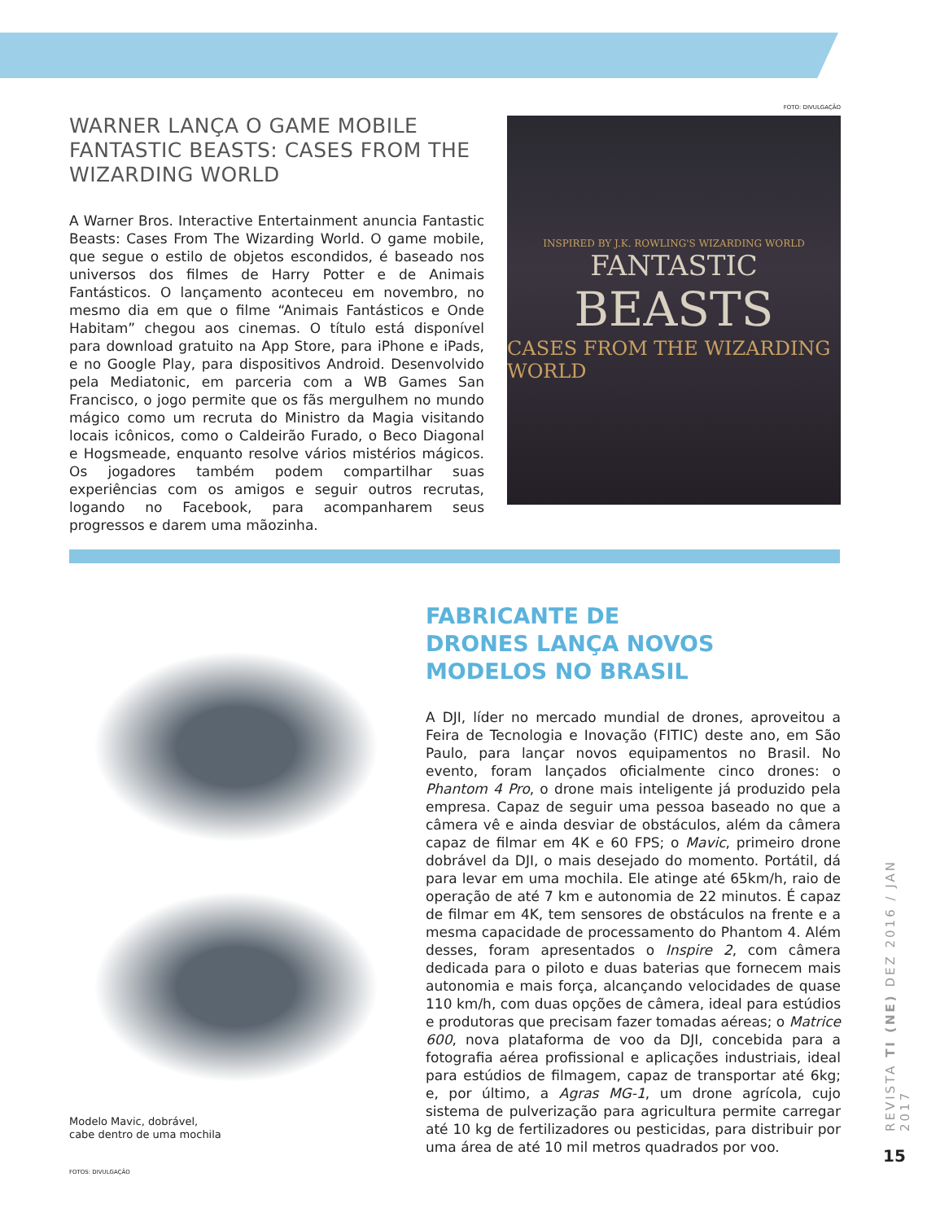WARNER LANÇA O GAME MOBILE FANTASTIC BEASTS: CASES FROM THE WIZARDING WORLD
A Warner Bros. Interactive Entertainment anuncia Fantastic Beasts: Cases From The Wizarding World. O game mobile, que segue o estilo de objetos escondidos, é baseado nos universos dos filmes de Harry Potter e de Animais Fantásticos. O lançamento aconteceu em novembro, no mesmo dia em que o filme “Animais Fantásticos e Onde Habitam” chegou aos cinemas. O título está disponível para download gratuito na App Store, para iPhone e iPads, e no Google Play, para dispositivos Android. Desenvolvido pela Mediatonic, em parceria com a WB Games San Francisco, o jogo permite que os fãs mergulhem no mundo mágico como um recruta do Ministro da Magia visitando locais icônicos, como o Caldeirão Furado, o Beco Diagonal e Hogsmeade, enquanto resolve vários mistérios mágicos. Os jogadores também podem compartilhar suas experiências com os amigos e seguir outros recrutas, logando no Facebook, para acompanharem seus progressos e darem uma mãozinha.
FOTO: DIVULGAÇÃO
INSPIRED BY J.K. ROWLING'S WIZARDING WORLD
FANTASTIC
BEASTS
CASES FROM THE WIZARDING WORLD
Modelo Mavic, dobrável,
cabe dentro de uma mochila
FOTOS: DIVULGAÇÃO
FABRICANTE DE
DRONES LANÇA NOVOS
MODELOS NO BRASIL
A DJI, líder no mercado mundial de drones, aproveitou a Feira de Tecnologia e Inovação (FITIC) deste ano, em São Paulo, para lançar novos equipamentos no Brasil. No evento, foram lançados oficialmente cinco drones: o Phantom 4 Pro, o drone mais inteligente já produzido pela empresa. Capaz de seguir uma pessoa baseado no que a câmera vê e ainda desviar de obstáculos, além da câmera capaz de filmar em 4K e 60 FPS; o Mavic, primeiro drone dobrável da DJI, o mais desejado do momento. Portátil, dá para levar em uma mochila. Ele atinge até 65km/h, raio de operação de até 7 km e autonomia de 22 minutos. É capaz de filmar em 4K, tem sensores de obstáculos na frente e a mesma capacidade de processamento do Phantom 4. Além desses, foram apresentados o Inspire 2, com câmera dedicada para o piloto e duas baterias que fornecem mais autonomia e mais força, alcançando velocidades de quase 110 km/h, com duas opções de câmera, ideal para estúdios e produtoras que precisam fazer tomadas aéreas; o Matrice 600, nova plataforma de voo da DJI, concebida para a fotografia aérea profissional e aplicações industriais, ideal para estúdios de filmagem, capaz de transportar até 6kg; e, por último, a Agras MG-1, um drone agrícola, cujo sistema de pulverização para agricultura permite carregar até 10 kg de fertilizadores ou pesticidas, para distribuir por uma área de até 10 mil metros quadrados por voo.
REVISTA TI (NE) DEZ 2016 / JAN 2017
15